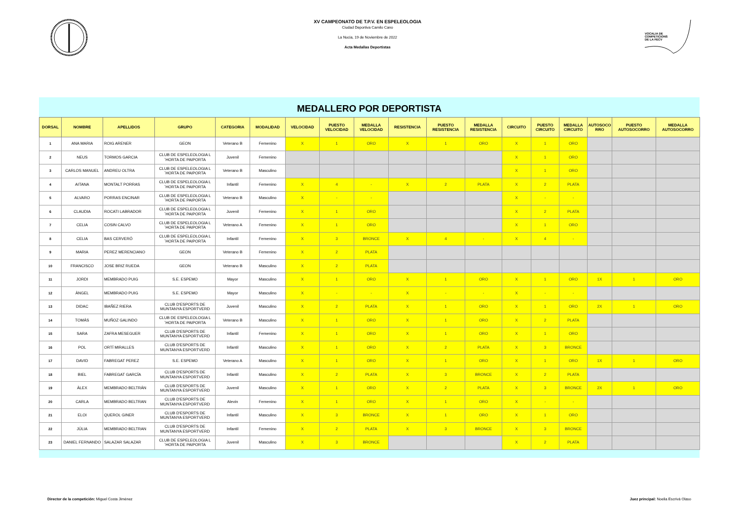XV CAMPEONATO DE T.P.V. EN ESPELEOLOGIA
Ciudad Deportiva Camilo Cano
La Nucia, 19 de Noviembre de 2022
Acta Medallas Deportistas
VOCALIA DE
COMPETICIONS
DE LA FECV
MEDALLERO POR DEPORTISTA
| DORSAL | NOMBRE | APELLIDOS | GRUPO | CATEGORIA | MODALIDAD | VELOCIDAD | PUESTO VELOCIDAD | MEDALLA VELOCIDAD | RESISTENCIA | PUESTO RESISTENCIA | MEDALLA RESISTENCIA | CIRCUITO | PUESTO CIRCUITO | MEDALLA CIRCUITO | AUTOSOCO RRO | PUESTO AUTOSOCORRO | MEDALLA AUTOSOCORRO |
| --- | --- | --- | --- | --- | --- | --- | --- | --- | --- | --- | --- | --- | --- | --- | --- | --- | --- |
| 1 | ANA MARIA | ROIG ARENER | GEON | Veterano B | Femenino | X | 1 | ORO | X | 1 | ORO | X | 1 | ORO | | | |
| 2 | NEUS | TORMOS GARCIA | CLUB DE ESPELEOLOGIA L´HORTA DE PAIPORTA | Juvenil | Femenino | | | | | | | X | 1 | ORO | | | |
| 3 | CARLOS MANUEL | ANDREU OLTRA | CLUB DE ESPELEOLOGIA L´HORTA DE PAIPORTA | Veterano B | Masculino | | | | | | | X | 1 | ORO | | | |
| 4 | AITANA | MONTALT PORRAS | CLUB DE ESPELEOLOGIA L´HORTA DE PAIPORTA | Infantil | Femenino | X | 4 | - | X | 2 | PLATA | X | 2 | PLATA | | | |
| 5 | ALVARO | PORRAS ENCINAR | CLUB DE ESPELEOLOGIA L´HORTA DE PAIPORTA | Veterano B | Masculino | X | - | - | | | | X | - | - | | | |
| 6 | CLAUDIA | ROCATI LABRADOR | CLUB DE ESPELEOLOGIA L´HORTA DE PAIPORTA | Juvenil | Femenino | X | 1 | ORO | | | | X | 2 | PLATA | | | |
| 7 | CELIA | COSIN CALVO | CLUB DE ESPELEOLOGIA L´HORTA DE PAIPORTA | Veterano A | Femenino | X | 1 | ORO | | | | X | 1 | ORO | | | |
| 8 | CELIA | BAS CERVERÓ | CLUB DE ESPELEOLOGIA L´HORTA DE PAIPORTA | Infantil | Femenino | X | 3 | BRONCE | X | 4 | - | X | 4 | - | | | |
| 9 | MARIA | PEREZ MERENCIANO | GEON | Veterano B | Femenino | X | 2 | PLATA | | | | | | | | | |
| 10 | FRANCISCO | JOSE BRIZ RUEDA | GEON | Veterano B | Masculino | X | 2 | PLATA | | | | | | | | | |
| 11 | JORDI | MEMBRADO PUIG | S.E. ESPEMO | Mayor | Masculino | X | 1 | ORO | X | 1 | ORO | X | 1 | ORO | 1X | 1 | ORO |
| 12 | ÀNGEL | MEMBRADO PUIG | S.E. ESPEMO | Mayor | Masculino | X | - | - | X | - | - | X | - | - | | | |
| 13 | DIDAC | IBAÑEZ RIERA | CLUB D'ESPORTS DE MUNTANYA ESPORTVERD | Juvenil | Masculino | X | 2 | PLATA | X | 1 | ORO | X | 1 | ORO | 2X | 1 | ORO |
| 14 | TOMÁS | MUÑOZ GALINDO | CLUB DE ESPELEOLOGIA L´HORTA DE PAIPORTA | Veterano B | Masculino | X | 1 | ORO | X | 1 | ORO | X | 2 | PLATA | | | |
| 15 | SARA | ZAFRA MESEGUER | CLUB D'ESPORTS DE MUNTANYA ESPORTVERD | Infantil | Femenino | X | 1 | ORO | X | 1 | ORO | X | 1 | ORO | | | |
| 16 | POL | ORTÍ MIRALLES | CLUB D'ESPORTS DE MUNTANYA ESPORTVERD | Infantil | Masculino | X | 1 | ORO | X | 2 | PLATA | X | 3 | BRONCE | | | |
| 17 | DAVID | FABREGAT PEREZ | S.E. ESPEMO | Veterano A | Masculino | X | 1 | ORO | X | 1 | ORO | X | 1 | ORO | 1X | 1 | ORO |
| 18 | BIEL | FABREGAT GARCÍA | CLUB D'ESPORTS DE MUNTANYA ESPORTVERD | Infantil | Masculino | X | 2 | PLATA | X | 3 | BRONCE | X | 2 | PLATA | | | |
| 19 | ÀLEX | MEMBRADO BELTRÁN | CLUB D'ESPORTS DE MUNTANYA ESPORTVERD | Juvenil | Masculino | X | 1 | ORO | X | 2 | PLATA | X | 3 | BRONCE | 2X | 1 | ORO |
| 20 | CARLA | MEMBRADO BELTRAN | CLUB D'ESPORTS DE MUNTANYA ESPORTVERD | Alevin | Femenino | X | 1 | ORO | X | 1 | ORO | X | - | - | | | |
| 21 | ELOI | QUEROL GINER | CLUB D'ESPORTS DE MUNTANYA ESPORTVERD | Infantil | Masculino | X | 3 | BRONCE | X | 1 | ORO | X | 1 | ORO | | | |
| 22 | JÚLIA | MEMBRADO BELTRAN | CLUB D'ESPORTS DE MUNTANYA ESPORTVERD | Infantil | Femenino | X | 2 | PLATA | X | 3 | BRONCE | X | 3 | BRONCE | | | |
| 23 | DANIEL FERNANDO | SALAZAR SALAZAR | CLUB DE ESPELEOLOGIA L´HORTA DE PAIPORTA | Juvenil | Masculino | X | 3 | BRONCE | | | | X | 2 | PLATA | | | |
Director de la competición: Miguel Costa Jiménez
Juez principal: Noelia Escrivá Olaso